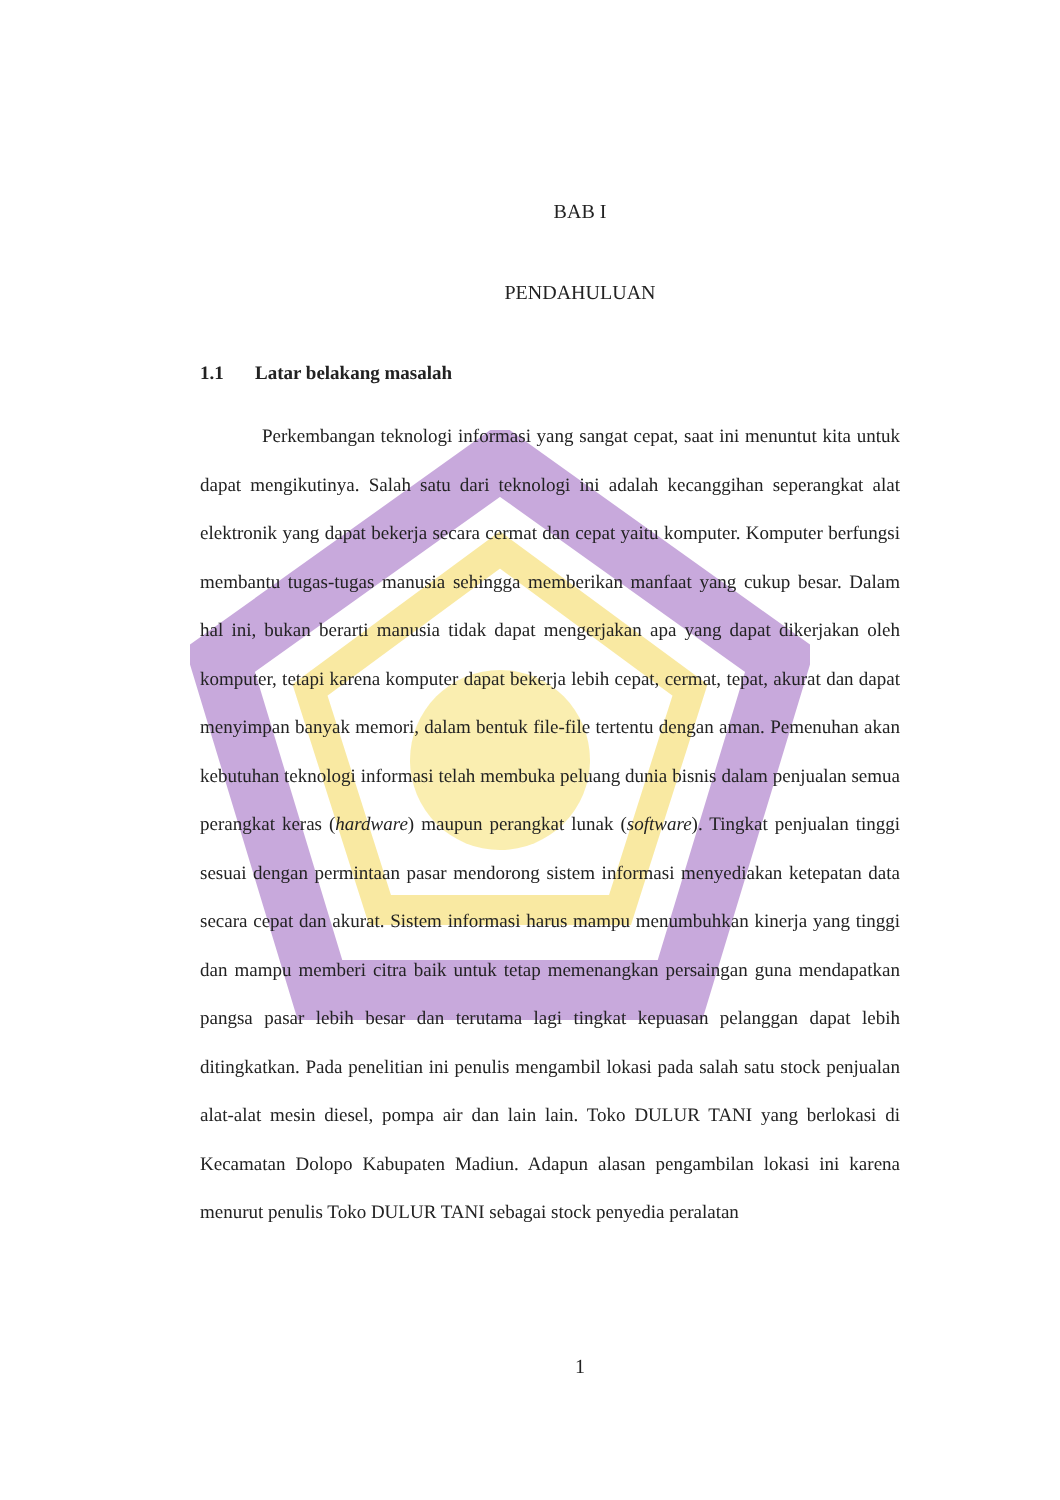BAB I
PENDAHULUAN
1.1 Latar belakang masalah
Perkembangan teknologi informasi yang sangat cepat, saat ini menuntut kita untuk dapat mengikutinya. Salah satu dari teknologi ini adalah kecanggihan seperangkat alat elektronik yang dapat bekerja secara cermat dan cepat yaitu komputer. Komputer berfungsi membantu tugas-tugas manusia sehingga memberikan manfaat yang cukup besar. Dalam hal ini, bukan berarti manusia tidak dapat mengerjakan apa yang dapat dikerjakan oleh komputer, tetapi karena komputer dapat bekerja lebih cepat, cermat, tepat, akurat dan dapat menyimpan banyak memori, dalam bentuk file-file tertentu dengan aman. Pemenuhan akan kebutuhan teknologi informasi telah membuka peluang dunia bisnis dalam penjualan semua perangkat keras (hardware) maupun perangkat lunak (software). Tingkat penjualan tinggi sesuai dengan permintaan pasar mendorong sistem informasi menyediakan ketepatan data secara cepat dan akurat. Sistem informasi harus mampu menumbuhkan kinerja yang tinggi dan mampu memberi citra baik untuk tetap memenangkan persaingan guna mendapatkan pangsa pasar lebih besar dan terutama lagi tingkat kepuasan pelanggan dapat lebih ditingkatkan. Pada penelitian ini penulis mengambil lokasi pada salah satu stock penjualan alat-alat mesin diesel, pompa air dan lain lain. Toko DULUR TANI yang berlokasi di Kecamatan Dolopo Kabupaten Madiun. Adapun alasan pengambilan lokasi ini karena menurut penulis Toko DULUR TANI sebagai stock penyedia peralatan
1